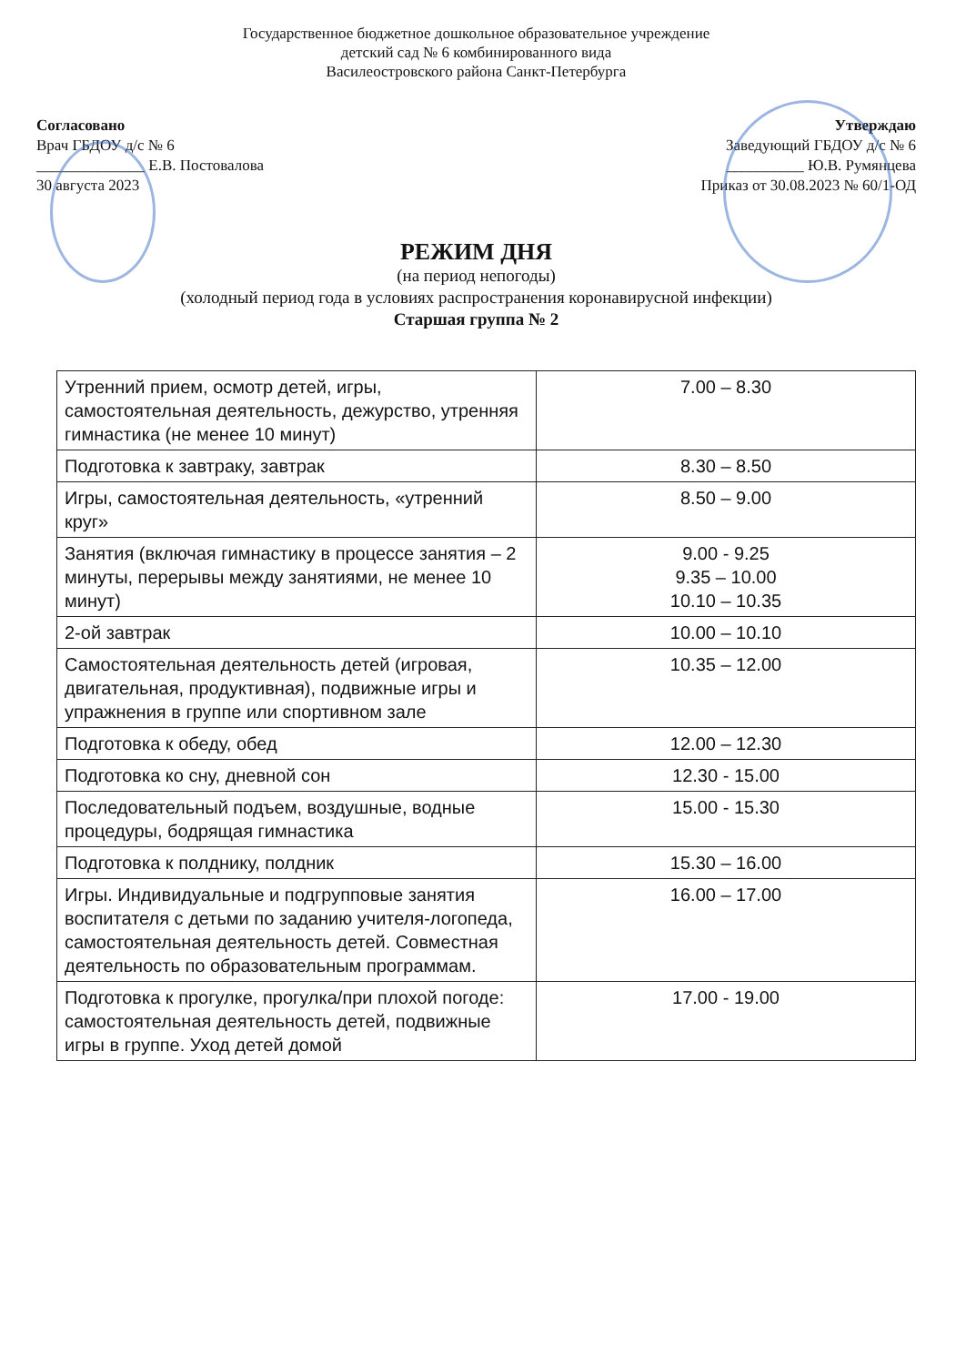Государственное бюджетное дошкольное образовательное учреждение
детский сад № 6 комбинированного вида
Василеостровского района Санкт-Петербурга
Согласовано
Врач ГБДОУ д/с № 6
______________ Е.В. Постовалова
30 августа 2023
Утверждаю
Заведующий ГБДОУ д/с № 6
__________ Ю.В. Румянцева
Приказ от 30.08.2023 № 60/1-ОД
РЕЖИМ ДНЯ
(на период непогоды)
(холодный период года в условиях распространения коронавирусной инфекции)
Старшая группа № 2
| Утренний прием, осмотр детей, игры, самостоятельная деятельность, дежурство, утренняя гимнастика (не менее 10 минут) | 7.00 – 8.30 |
| Подготовка к завтраку, завтрак | 8.30 – 8.50 |
| Игры, самостоятельная деятельность, «утренний круг» | 8.50 – 9.00 |
| Занятия (включая гимнастику в процессе занятия – 2 минуты, перерывы между занятиями, не менее 10 минут) | 9.00 - 9.25 9.35 – 10.00 10.10 – 10.35 |
| 2-ой завтрак | 10.00 – 10.10 |
| Самостоятельная деятельность детей (игровая, двигательная, продуктивная), подвижные игры и упражнения в группе или спортивном зале | 10.35 – 12.00 |
| Подготовка к обеду, обед | 12.00 – 12.30 |
| Подготовка ко сну, дневной сон | 12.30 - 15.00 |
| Последовательный подъем, воздушные, водные процедуры, бодрящая гимнастика | 15.00 - 15.30 |
| Подготовка к полднику, полдник | 15.30 – 16.00 |
| Игры. Индивидуальные и подгрупповые занятия воспитателя с детьми по заданию учителя-логопеда, самостоятельная деятельность детей. Совместная деятельность по образовательным программам. | 16.00 – 17.00 |
| Подготовка к прогулке, прогулка/при плохой погоде: самостоятельная деятельность детей, подвижные игры в группе. Уход детей домой | 17.00 - 19.00 |